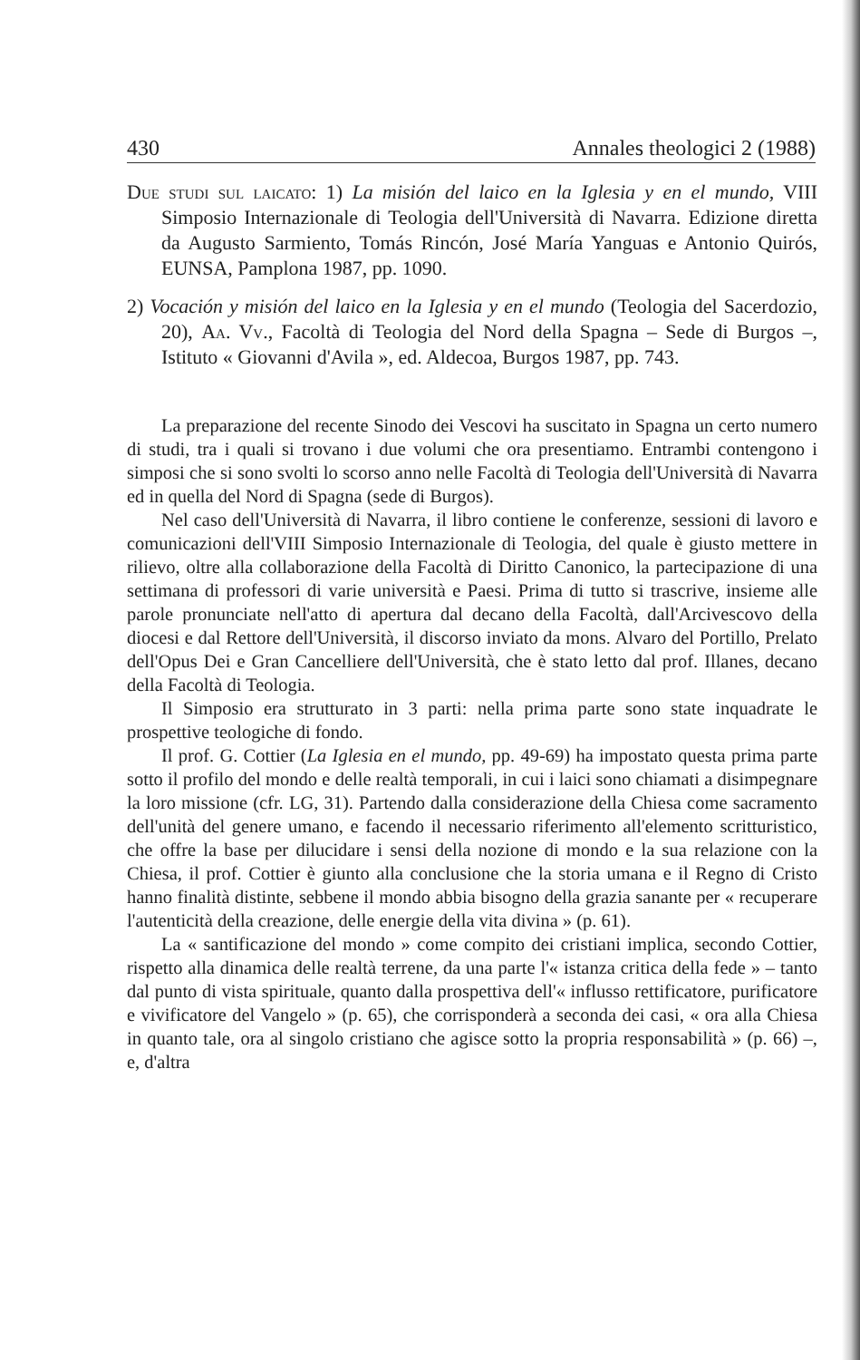430 Annales theologici 2 (1988)
Due studi sul laicato: 1) La misión del laico en la Iglesia y en el mundo, VIII Simposio Internazionale di Teologia dell'Università di Navarra. Edizione diretta da Augusto Sarmiento, Tomás Rincón, José María Yanguas e Antonio Quirós, EUNSA, Pamplona 1987, pp. 1090.
2) Vocación y misión del laico en la Iglesia y en el mundo (Teologia del Sacerdozio, 20), Aa. Vv., Facoltà di Teologia del Nord della Spagna – Sede di Burgos –, Istituto « Giovanni d'Avila », ed. Aldecoa, Burgos 1987, pp. 743.
La preparazione del recente Sinodo dei Vescovi ha suscitato in Spagna un certo numero di studi, tra i quali si trovano i due volumi che ora presentiamo. Entrambi contengono i simposi che si sono svolti lo scorso anno nelle Facoltà di Teologia dell'Università di Navarra ed in quella del Nord di Spagna (sede di Burgos).
Nel caso dell'Università di Navarra, il libro contiene le conferenze, sessioni di lavoro e comunicazioni dell'VIII Simposio Internazionale di Teologia, del quale è giusto mettere in rilievo, oltre alla collaborazione della Facoltà di Diritto Canonico, la partecipazione di una settimana di professori di varie università e Paesi. Prima di tutto si trascrive, insieme alle parole pronunciate nell'atto di apertura dal decano della Facoltà, dall'Arcivescovo della diocesi e dal Rettore dell'Università, il discorso inviato da mons. Alvaro del Portillo, Prelato dell'Opus Dei e Gran Cancelliere dell'Università, che è stato letto dal prof. Illanes, decano della Facoltà di Teologia.
Il Simposio era strutturato in 3 parti: nella prima parte sono state inquadrate le prospettive teologiche di fondo.
Il prof. G. Cottier (La Iglesia en el mundo, pp. 49-69) ha impostato questa prima parte sotto il profilo del mondo e delle realtà temporali, in cui i laici sono chiamati a disimpegnare la loro missione (cfr. LG, 31). Partendo dalla considerazione della Chiesa come sacramento dell'unità del genere umano, e facendo il necessario riferimento all'elemento scritturistico, che offre la base per dilucidare i sensi della nozione di mondo e la sua relazione con la Chiesa, il prof. Cottier è giunto alla conclusione che la storia umana e il Regno di Cristo hanno finalità distinte, sebbene il mondo abbia bisogno della grazia sanante per « recuperare l'autenticità della creazione, delle energie della vita divina » (p. 61).
La « santificazione del mondo » come compito dei cristiani implica, secondo Cottier, rispetto alla dinamica delle realtà terrene, da una parte l'« istanza critica della fede » – tanto dal punto di vista spirituale, quanto dalla prospettiva dell'« influsso rettificatore, purificatore e vivificatore del Vangelo » (p. 65), che corrisponderà a seconda dei casi, « ora alla Chiesa in quanto tale, ora al singolo cristiano che agisce sotto la propria responsabilità » (p. 66) –, e, d'altra